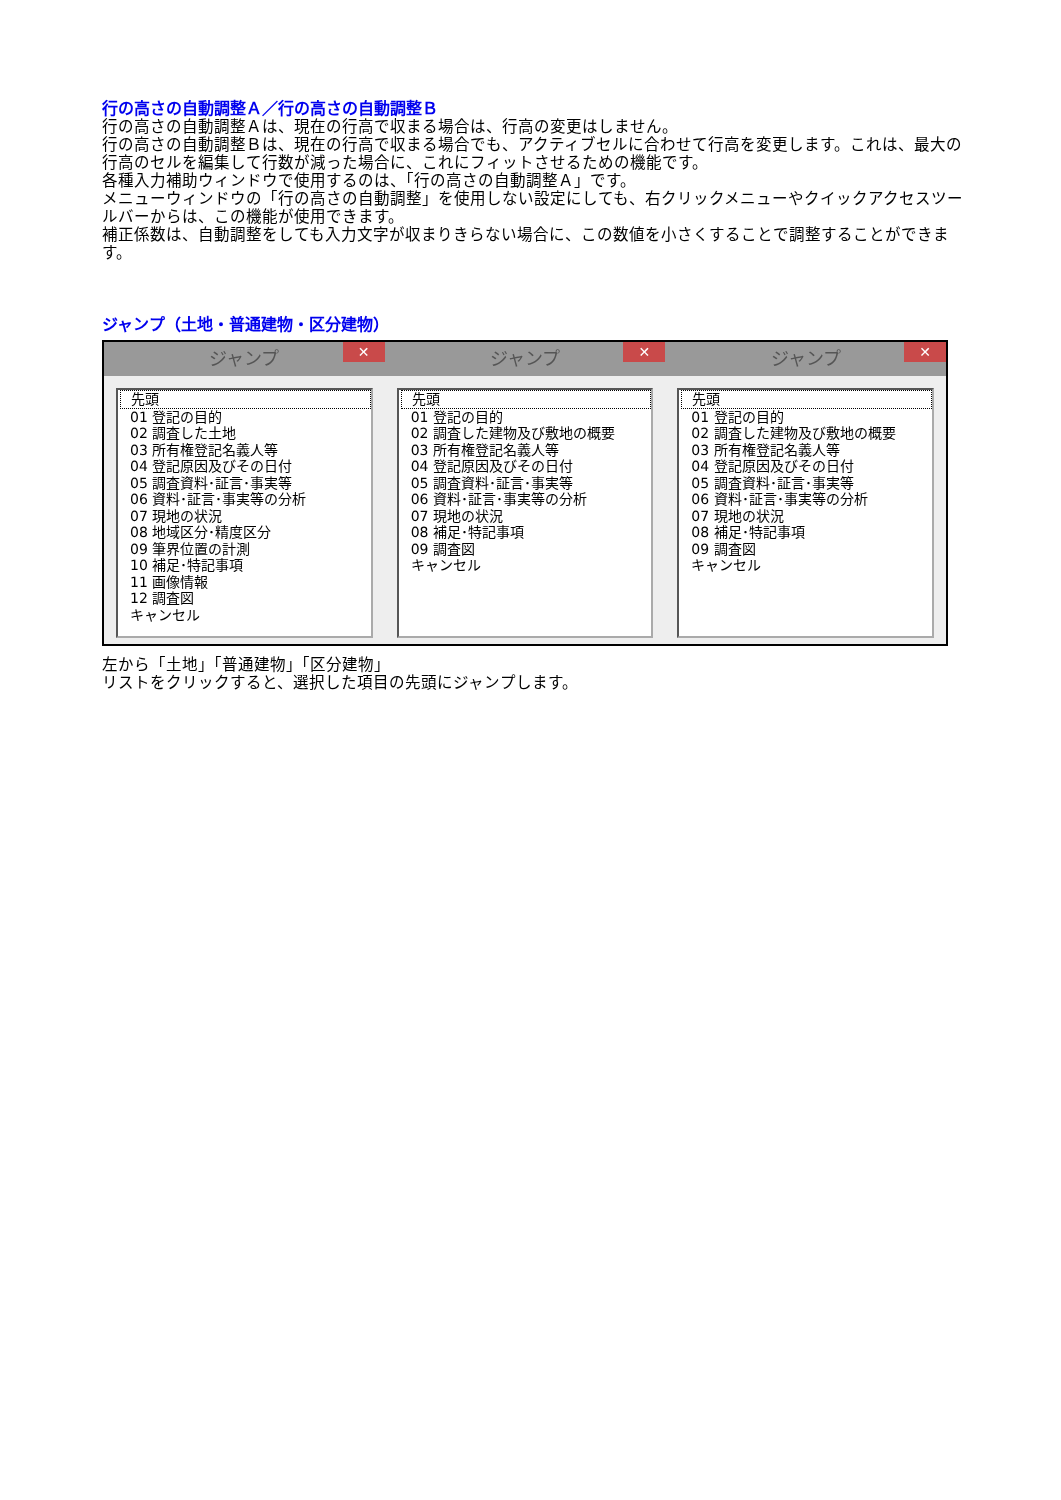行の高さの自動調整Ａ／行の高さの自動調整Ｂ
行の高さの自動調整Ａは、現在の行高で収まる場合は、行高の変更はしません。
行の高さの自動調整Ｂは、現在の行高で収まる場合でも、アクティブセルに合わせて行高を変更します。これは、最大の行高のセルを編集して行数が減った場合に、これにフィットさせるための機能です。
各種入力補助ウィンドウで使用するのは、「行の高さの自動調整Ａ」です。
メニューウィンドウの「行の高さの自動調整」を使用しない設定にしても、右クリックメニューやクイックアクセスツールバーからは、この機能が使用できます。
補正係数は、自動調整をしても入力文字が収まりきらない場合に、この数値を小さくすることで調整することができます。
ジャンプ（土地・普通建物・区分建物）
ジャンプ ✕
先頭
01 登記の目的
02 調査した土地
03 所有権登記名義人等
04 登記原因及びその日付
05 調査資料･証言･事実等
06 資料･証言･事実等の分析
07 現地の状況
08 地域区分･精度区分
09 筆界位置の計測
10 補足･特記事項
11 画像情報
12 調査図
キャンセル
ジャンプ ✕
先頭
01 登記の目的
02 調査した建物及び敷地の概要
03 所有権登記名義人等
04 登記原因及びその日付
05 調査資料･証言･事実等
06 資料･証言･事実等の分析
07 現地の状況
08 補足･特記事項
09 調査図
キャンセル
ジャンプ ✕
先頭
01 登記の目的
02 調査した建物及び敷地の概要
03 所有権登記名義人等
04 登記原因及びその日付
05 調査資料･証言･事実等
06 資料･証言･事実等の分析
07 現地の状況
08 補足･特記事項
09 調査図
キャンセル
左から「土地」「普通建物」「区分建物」
リストをクリックすると、選択した項目の先頭にジャンプします。